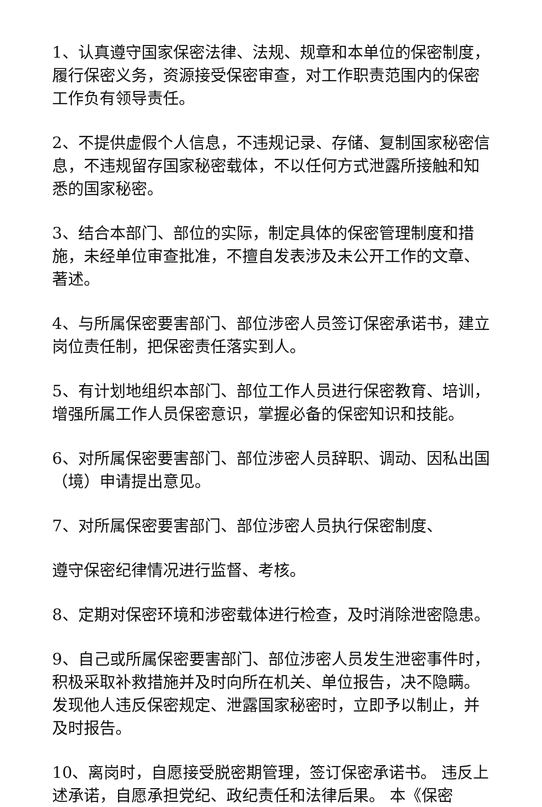1、认真遵守国家保密法律、法规、规章和本单位的保密制度，履行保密义务，资源接受保密审查，对工作职责范围内的保密工作负有领导责任。
2、不提供虚假个人信息，不违规记录、存储、复制国家秘密信息，不违规留存国家秘密载体，不以任何方式泄露所接触和知悉的国家秘密。
3、结合本部门、部位的实际，制定具体的保密管理制度和措施，未经单位审查批准，不擅自发表涉及未公开工作的文章、著述。
4、与所属保密要害部门、部位涉密人员签订保密承诺书，建立岗位责任制，把保密责任落实到人。
5、有计划地组织本部门、部位工作人员进行保密教育、培训，增强所属工作人员保密意识，掌握必备的保密知识和技能。
6、对所属保密要害部门、部位涉密人员辞职、调动、因私出国（境）申请提出意见。
7、对所属保密要害部门、部位涉密人员执行保密制度、
遵守保密纪律情况进行监督、考核。
8、定期对保密环境和涉密载体进行检查，及时消除泄密隐患。
9、自己或所属保密要害部门、部位涉密人员发生泄密事件时，积极采取补救措施并及时向所在机关、单位报告，决不隐瞒。发现他人违反保密规定、泄露国家秘密时，立即予以制止，并及时报告。
10、离岗时，自愿接受脱密期管理，签订保密承诺书。 违反上述承诺，自愿承担党纪、政纪责任和法律后果。 本《保密